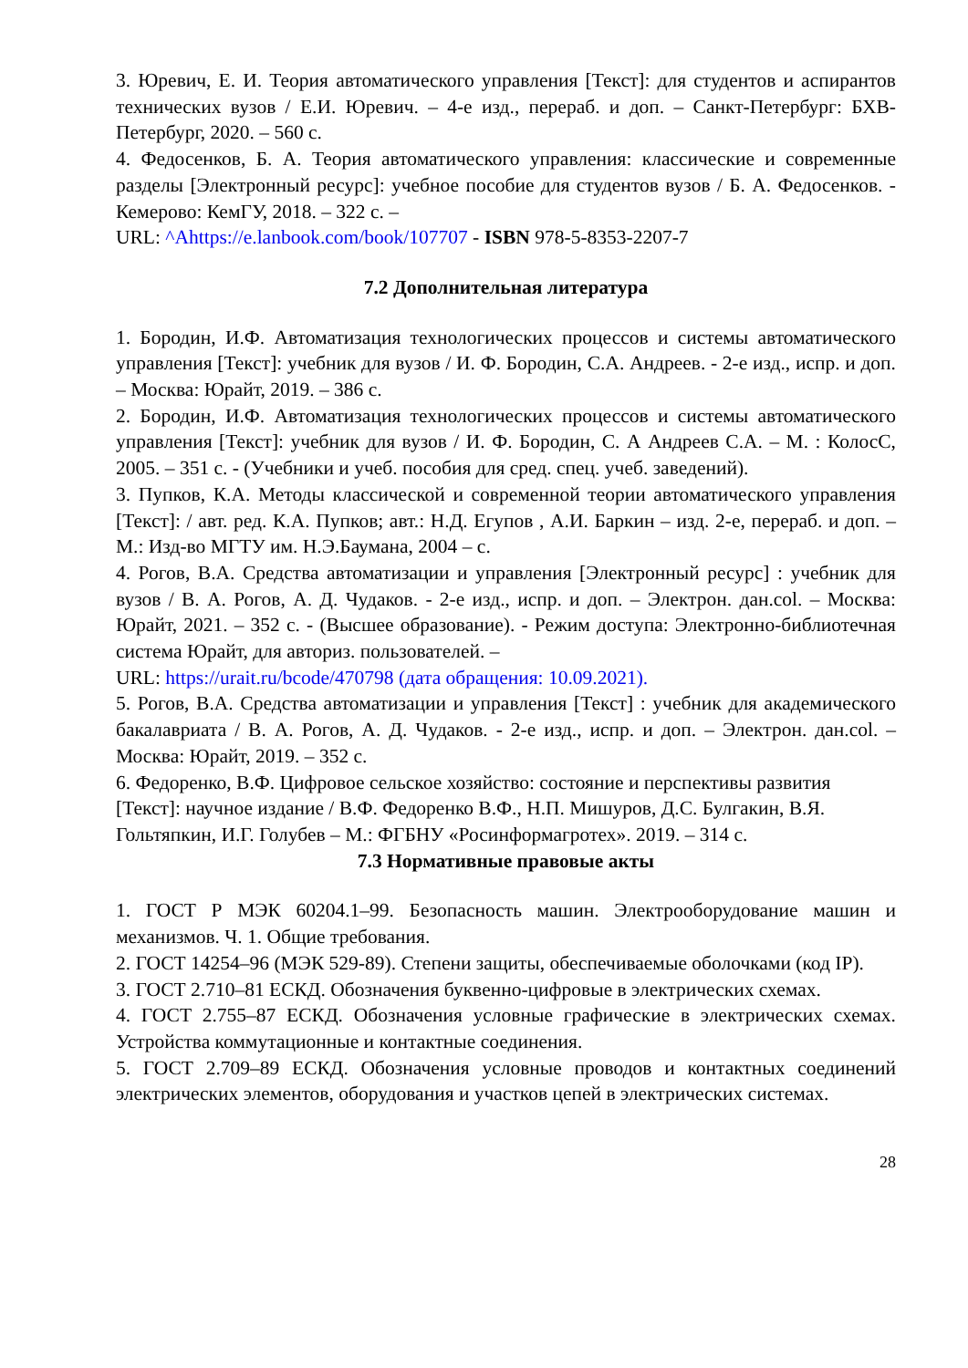3. Юревич, Е. И. Теория автоматического управления [Текст]: для студентов и аспирантов технических вузов / Е.И. Юревич. – 4-е изд., перераб. и доп. – Санкт-Петербург: БХВ-Петербург, 2020. – 560 с.
4. Федосенков, Б. А. Теория автоматического управления: классические и современные разделы [Электронный ресурс]: учебное пособие для студентов вузов / Б. А. Федосенков. - Кемерово: КемГУ, 2018. – 322 с. –
URL: ^Ahttps://e.lanbook.com/book/107707 - ISBN 978-5-8353-2207-7
7.2 Дополнительная литература
1. Бородин, И.Ф. Автоматизация технологических процессов и системы автоматического управления [Текст]: учебник для вузов / И. Ф. Бородин, С.А. Андреев. - 2-е изд., испр. и доп. – Москва: Юрайт, 2019. – 386 с.
2. Бородин, И.Ф. Автоматизация технологических процессов и системы автоматического управления [Текст]: учебник для вузов / И. Ф. Бородин, С. А Андреев С.А. – М. : КолосС, 2005. – 351 с. - (Учебники и учеб. пособия для сред. спец. учеб. заведений).
3. Пупков, К.А. Методы классической и современной теории автоматического управления [Текст]: / авт. ред. К.А. Пупков; авт.: Н.Д. Егупов , А.И. Баркин – изд. 2-е, перераб. и доп. – М.: Изд-во МГТУ им. Н.Э.Баумана, 2004 – с.
4. Рогов, В.А. Средства автоматизации и управления [Электронный ресурс] : учебник для вузов / В. А. Рогов, А. Д. Чудаков. - 2-е изд., испр. и доп. – Электрон. дан.col. – Москва: Юрайт, 2021. – 352 с. - (Высшее образование). - Режим доступа: Электронно-библиотечная система Юрайт, для авториз. пользователей. –
URL: https://urait.ru/bcode/470798 (дата обращения: 10.09.2021).
5. Рогов, В.А. Средства автоматизации и управления [Текст] : учебник для академического бакалавриата / В. А. Рогов, А. Д. Чудаков. - 2-е изд., испр. и доп. – Электрон. дан.col. – Москва: Юрайт, 2019. – 352 с.
6. Федоренко, В.Ф. Цифровое сельское хозяйство: состояние и перспективы развития [Текст]: научное издание / В.Ф. Федоренко В.Ф., Н.П. Мишуров, Д.С. Булгакин, В.Я. Гольтяпкин, И.Г. Голубев – М.: ФГБНУ «Росинформагротех». 2019. – 314 с.
7.3 Нормативные правовые акты
1. ГОСТ Р МЭК 60204.1–99. Безопасность машин. Электрооборудование машин и механизмов. Ч. 1. Общие требования.
2. ГОСТ 14254–96 (МЭК 529-89). Степени защиты, обеспечиваемые оболочками (код IP).
3. ГОСТ 2.710–81 ЕСКД. Обозначения буквенно-цифровые в электрических схемах.
4. ГОСТ 2.755–87 ЕСКД. Обозначения условные графические в электрических схемах. Устройства коммутационные и контактные соединения.
5. ГОСТ 2.709–89 ЕСКД. Обозначения условные проводов и контактных соединений электрических элементов, оборудования и участков цепей в электрических системах.
28